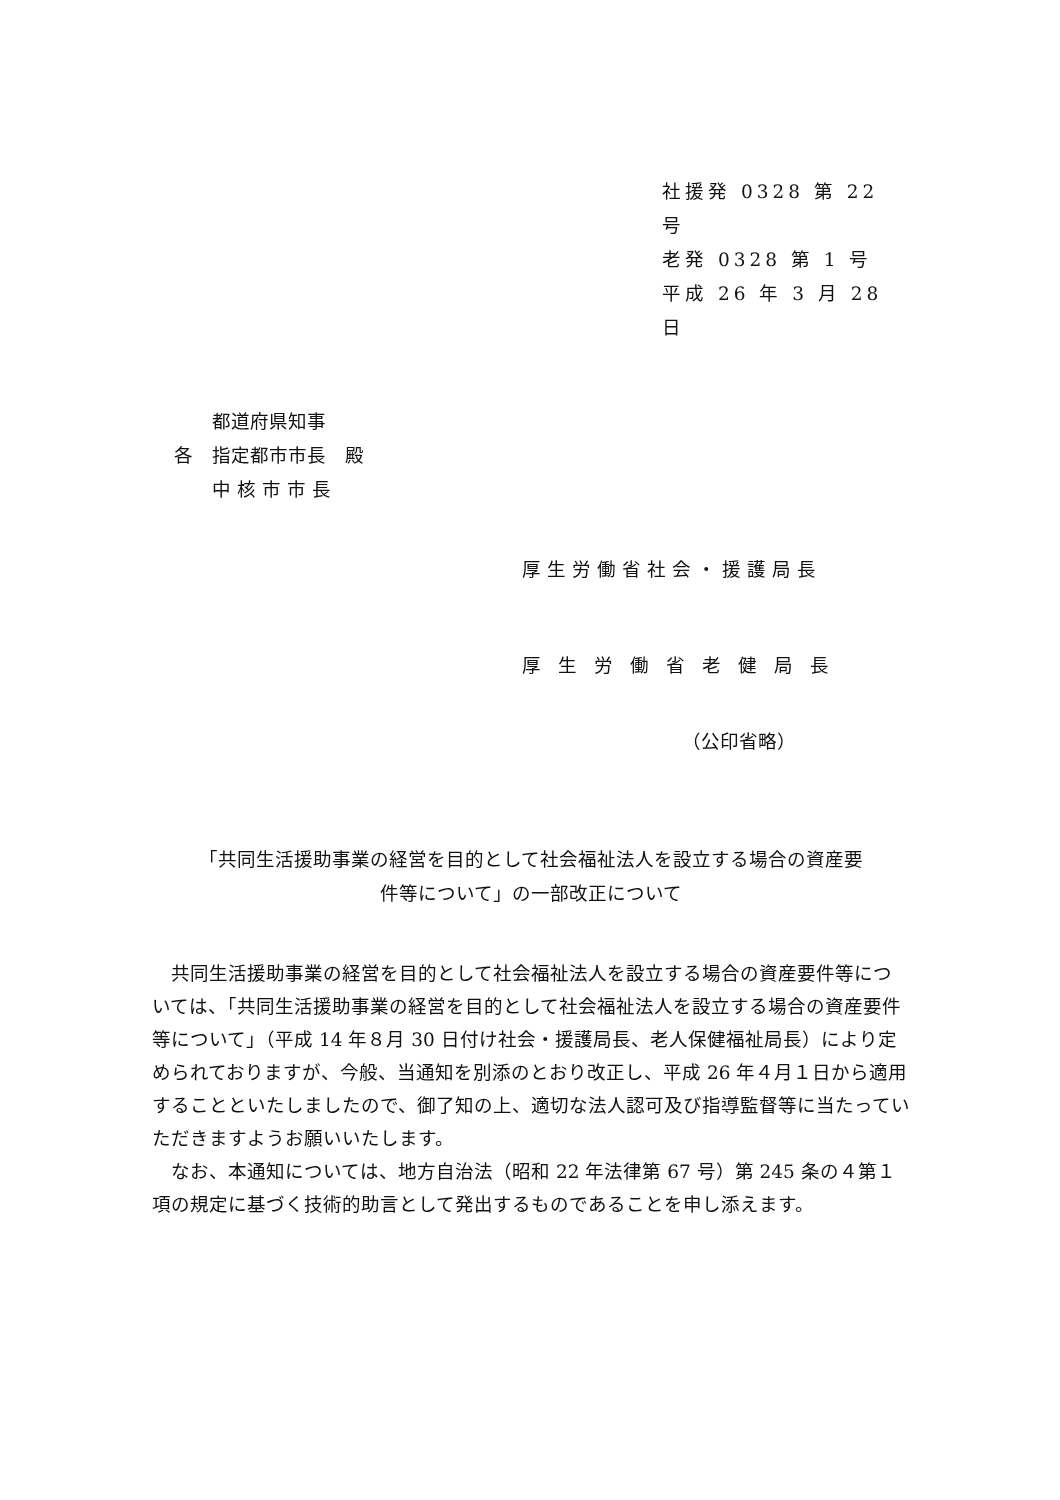社援発 0328 第 22 号
老発 0328 第 1 号
平成 26 年 3 月 28 日
　　都道府県知事
各　指定都市市長　殿
　　中 核 市 市 長
厚生労働省社会・援護局長
厚生労働省老健局長
（公印省略）
「共同生活援助事業の経営を目的として社会福祉法人を設立する場合の資産要
件等について」の一部改正について
　共同生活援助事業の経営を目的として社会福祉法人を設立する場合の資産要件等については、「共同生活援助事業の経営を目的として社会福祉法人を設立する場合の資産要件等について」（平成 14 年８月 30 日付け社会・援護局長、老人保健福祉局長）により定められておりますが、今般、当通知を別添のとおり改正し、平成 26 年４月１日から適用することといたしましたので、御了知の上、適切な法人認可及び指導監督等に当たっていただきますようお願いいたします。
　なお、本通知については、地方自治法（昭和 22 年法律第 67 号）第 245 条の４第１項の規定に基づく技術的助言として発出するものであることを申し添えます。